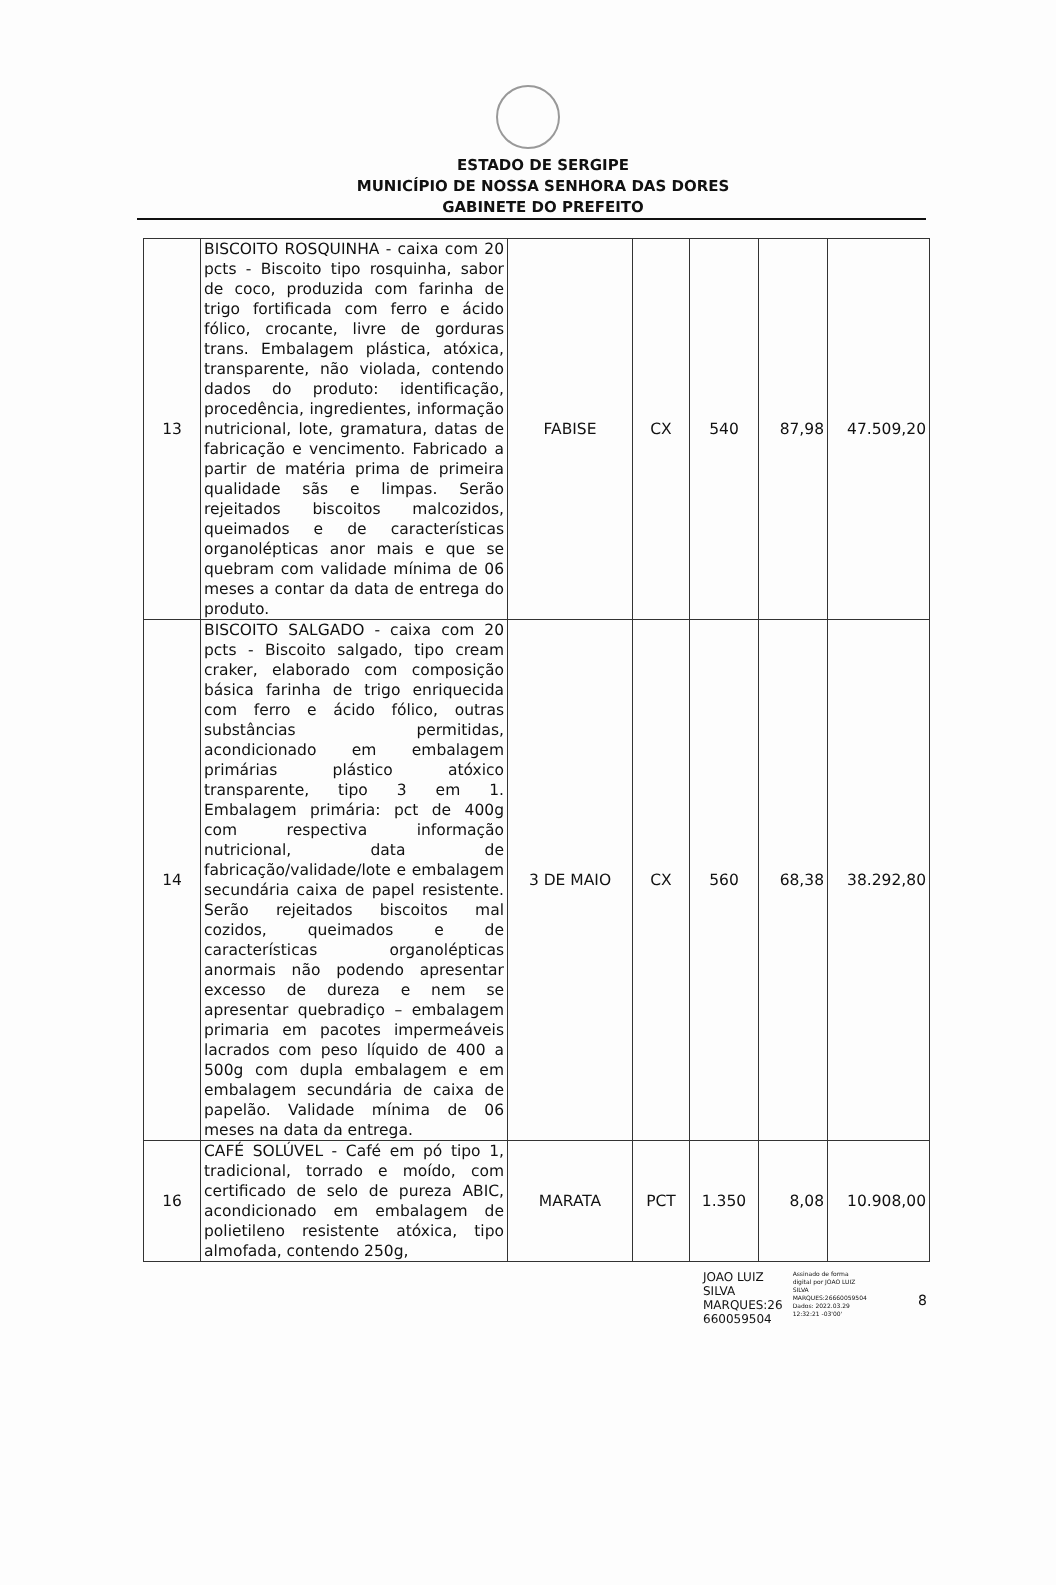ESTADO DE SERGIPE
MUNICÍPIO DE NOSSA SENHORA DAS DORES
GABINETE DO PREFEITO
| 13 | BISCOITO ROSQUINHA - caixa com 20 pcts - Biscoito tipo rosquinha, sabor de coco, produzida com farinha de trigo fortificada com ferro e ácido fólico, crocante, livre de gorduras trans. Embalagem plástica, atóxica, transparente, não violada, contendo dados do produto: identificação, procedência, ingredientes, informação nutricional, lote, gramatura, datas de fabricação e vencimento. Fabricado a partir de matéria prima de primeira qualidade sãs e limpas. Serão rejeitados biscoitos malcozidos, queimados e de características organolépticas anor mais e que se quebram com validade mínima de 06 meses a contar da data de entrega do produto. | FABISE | CX | 540 | 87,98 | 47.509,20 |
| 14 | BISCOITO SALGADO - caixa com 20 pcts - Biscoito salgado, tipo cream craker, elaborado com composição básica farinha de trigo enriquecida com ferro e ácido fólico, outras substâncias permitidas, acondicionado em embalagem primárias plástico atóxico transparente, tipo 3 em 1. Embalagem primária: pct de 400g com respectiva informação nutricional, data de fabricação/validade/lote e embalagem secundária caixa de papel resistente. Serão rejeitados biscoitos mal cozidos, queimados e de características organolépticas anormais não podendo apresentar excesso de dureza e nem se apresentar quebradiço – embalagem primaria em pacotes impermeáveis lacrados com peso líquido de 400 a 500g com dupla embalagem e em embalagem secundária de caixa de papelão. Validade mínima de 06 meses na data da entrega. | 3 DE MAIO | CX | 560 | 68,38 | 38.292,80 |
| 16 | CAFÉ SOLÚVEL - Café em pó tipo 1, tradicional, torrado e moído, com certificado de selo de pureza ABIC, acondicionado em embalagem de polietileno resistente atóxica, tipo almofada, contendo 250g, | MARATA | PCT | 1.350 | 8,08 | 10.908,00 |
JOAO LUIZ
SILVA
MARQUES:26
660059504
Assinado de forma
digital por JOAO LUIZ
SILVA
MARQUES:26660059504
Dados: 2022.03.29
12:32:21 -03'00'
8